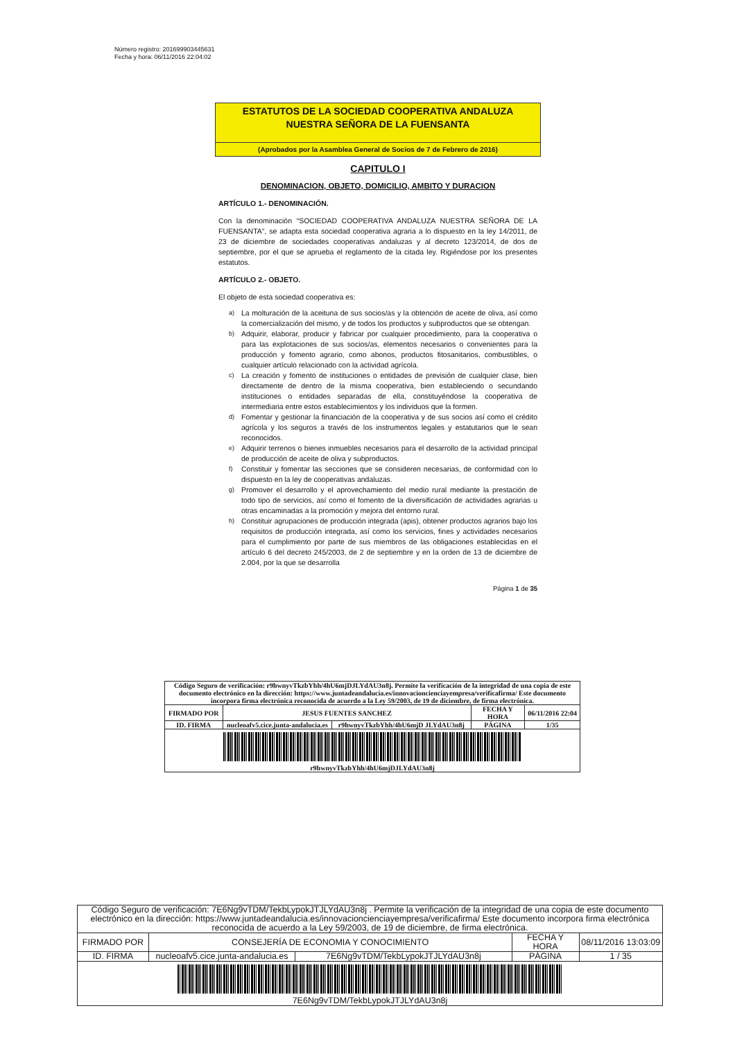Número registro: 201699903445631
Fecha y hora: 06/11/2016 22:04:02
ESTATUTOS DE LA SOCIEDAD COOPERATIVA ANDALUZA
NUESTRA SEÑORA DE LA FUENSANTA
(Aprobados por la Asamblea General de Socios de 7 de Febrero de 2016)
CAPITULO I
DENOMINACION, OBJETO, DOMICILIO, AMBITO Y DURACION
ARTÍCULO 1.- DENOMINACIÓN.
Con la denominación “SOCIEDAD COOPERATIVA ANDALUZA NUESTRA SEÑORA DE LA FUENSANTA”, se adapta esta sociedad cooperativa agraria a lo dispuesto en la ley 14/2011, de 23 de diciembre de sociedades cooperativas andaluzas y al decreto 123/2014, de dos de septiembre, por el que se aprueba el reglamento de la citada ley. Rigiéndose por los presentes estatutos.
ARTÍCULO 2.- OBJETO.
El objeto de esta sociedad cooperativa es:
a)
La molturación de la aceituna de sus socios/as y la obtención de aceite de oliva, así como la comercialización del mismo, y de todos los productos y subproductos que se obtengan.
b)
Adquirir, elaborar, producir y fabricar por cualquier procedimiento, para la cooperativa o para las explotaciones de sus socios/as, elementos necesarios o convenientes para la producción y fomento agrario, como abonos, productos fitosanitarios, combustibles, o cualquier artículo relacionado con la actividad agrícola.
c)
La creación y fomento de instituciones o entidades de previsión de cualquier clase, bien directamente de dentro de la misma cooperativa, bien estableciendo o secundando instituciones o entidades separadas de ella, constituyéndose la cooperativa de intermediaria entre estos establecimientos y los individuos que la formen.
d)
Fomentar y gestionar la financiación de la cooperativa y de sus socios así como el crédito agrícola y los seguros a través de los instrumentos legales y estatutarios que le sean reconocidos.
e)
Adquirir terrenos o bienes inmuebles necesarios para el desarrollo de la actividad principal de producción de aceite de oliva y subproductos.
f)
Constituir y fomentar las secciones que se consideren necesarias, de conformidad con lo dispuesto en la ley de cooperativas andaluzas.
g)
Promover el desarrollo y el aprovechamiento del medio rural mediante la prestación de todo tipo de servicios, así como el fomento de la diversificación de actividades agrarias u otras encaminadas a la promoción y mejora del entorno rural.
h)
Constituir agrupaciones de producción integrada (apis), obtener productos agrarios bajo los requisitos de producción integrada, así como los servicios, fines y actividades necesarios para el cumplimiento por parte de sus miembros de las obligaciones establecidas en el artículo 6 del decreto 245/2003, de 2 de septiembre y en la orden de 13 de diciembre de 2.004, por la que se desarrolla
Página 1 de 35
| Código Seguro de verificación: r9hwnyvTkzbYhh/4hU6mjDJLYdAU3n8j. Permite la verificación de la integridad de una copia de este documento electrónico en la dirección: https://www.juntadeandalucia.es/innovacioncienciayempresa/verificafirma/ Este documento incorpora firma electrónica reconocida de acuerdo a la Ley 59/2003, de 19 de diciembre, de firma electrónica. | | | | |
| FIRMADO POR | JESUS FUENTES SANCHEZ | | FECHA Y HORA | 06/11/2016 22:04 |
| ID. FIRMA | nucleoafv5.cice.junta-andalucia.es | r9hwnyvTkzbYhh/4hU6mjD JLYdAU3n8j | PÁGINA | 1/35 |
| r9hwnyvTkzbYhh/4hU6mjDJLYdAU3n8j | | | | |
| Código Seguro de verificación: 7E6Ng9vTDM/TekbLypokJTJLYdAU3n8j . Permite la verificación de la integridad de una copia de este documento electrónico en la dirección: https://www.juntadeandalucia.es/innovacioncienciayempresa/verificafirma/ Este documento incorpora firma electrónica reconocida de acuerdo a la Ley 59/2003, de 19 de diciembre, de firma electrónica. | | | | |
| FIRMADO POR | CONSEJERÍA DE ECONOMIA Y CONOCIMIENTO | | FECHA Y HORA | 08/11/2016 13:03:09 |
| ID. FIRMA | nucleoafv5.cice.junta-andalucia.es | 7E6Ng9vTDM/TekbLypokJTJLYdAU3n8j | PÁGINA | 1 / 35 |
| 7E6Ng9vTDM/TekbLypokJTJLYdAU3n8j | | | | |